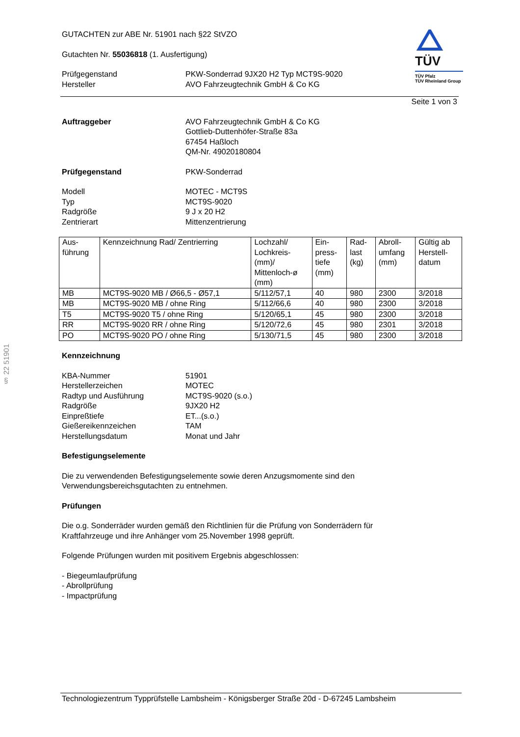§ 22 51901
TÜV
TÜV Pfalz
TÜV Rheinland Group
GUTACHTEN zur ABE Nr. 51901 nach §22 StVZO
Gutachten Nr. 55036818 (1. Ausfertigung)
Prüfgegenstand
Hersteller
PKW-Sonderrad 9JX20 H2 Typ MCT9S-9020
AVO Fahrzeugtechnik GmbH & Co KG
Seite 1 von 3
Auftraggeber AVO Fahrzeugtechnik GmbH & Co KG
Gottlieb-Duttenhöfer-Straße 83a
67454 Haßloch
QM-Nr. 49020180804
Prüfgegenstand PKW-Sonderrad
Modell
Typ
Radgröße
Zentrierart
MOTEC - MCT9S
MCT9S-9020
9 J x 20 H2
Mittenzentrierung
| Aus- führung | Kennzeichnung Rad/ Zentrierring | Lochzahl/ Lochkreis- (mm)/ Mittenloch-ø (mm) | Ein- press- tiefe (mm) | Rad- last (kg) | Abroll- umfang (mm) | Gültig ab Herstell- datum |
| --- | --- | --- | --- | --- | --- | --- |
| MB | MCT9S-9020 MB / Ø66,5 - Ø57,1 | 5/112/57,1 | 40 | 980 | 2300 | 3/2018 |
| MB | MCT9S-9020 MB / ohne Ring | 5/112/66,6 | 40 | 980 | 2300 | 3/2018 |
| T5 | MCT9S-9020 T5 / ohne Ring | 5/120/65,1 | 45 | 980 | 2300 | 3/2018 |
| RR | MCT9S-9020 RR / ohne Ring | 5/120/72,6 | 45 | 980 | 2301 | 3/2018 |
| PO | MCT9S-9020 PO / ohne Ring | 5/130/71,5 | 45 | 980 | 2300 | 3/2018 |
Kennzeichnung
KBA-Nummer
Herstellerzeichen
Radtyp und Ausführung
Radgröße
Einpreßtiefe
Gießereikennzeichen
Herstellungsdatum
51901
MOTEC
MCT9S-9020 (s.o.)
9JX20 H2
ET...(s.o.)
TAM
Monat und Jahr
Befestigungselemente
Die zu verwendenden Befestigungselemente sowie deren Anzugsmomente sind den
Verwendungsbereichsgutachten zu entnehmen.
Prüfungen
Die o.g. Sonderräder wurden gemäß den Richtlinien für die Prüfung von Sonderrädern für
Kraftfahrzeuge und ihre Anhänger vom 25.November 1998 geprüft.
Folgende Prüfungen wurden mit positivem Ergebnis abgeschlossen:
- Biegeumlaufprüfung
- Abrollprüfung
- Impactprüfung
Technologiezentrum Typprüfstelle Lambsheim - Königsberger Straße 20d - D-67245 Lambsheim